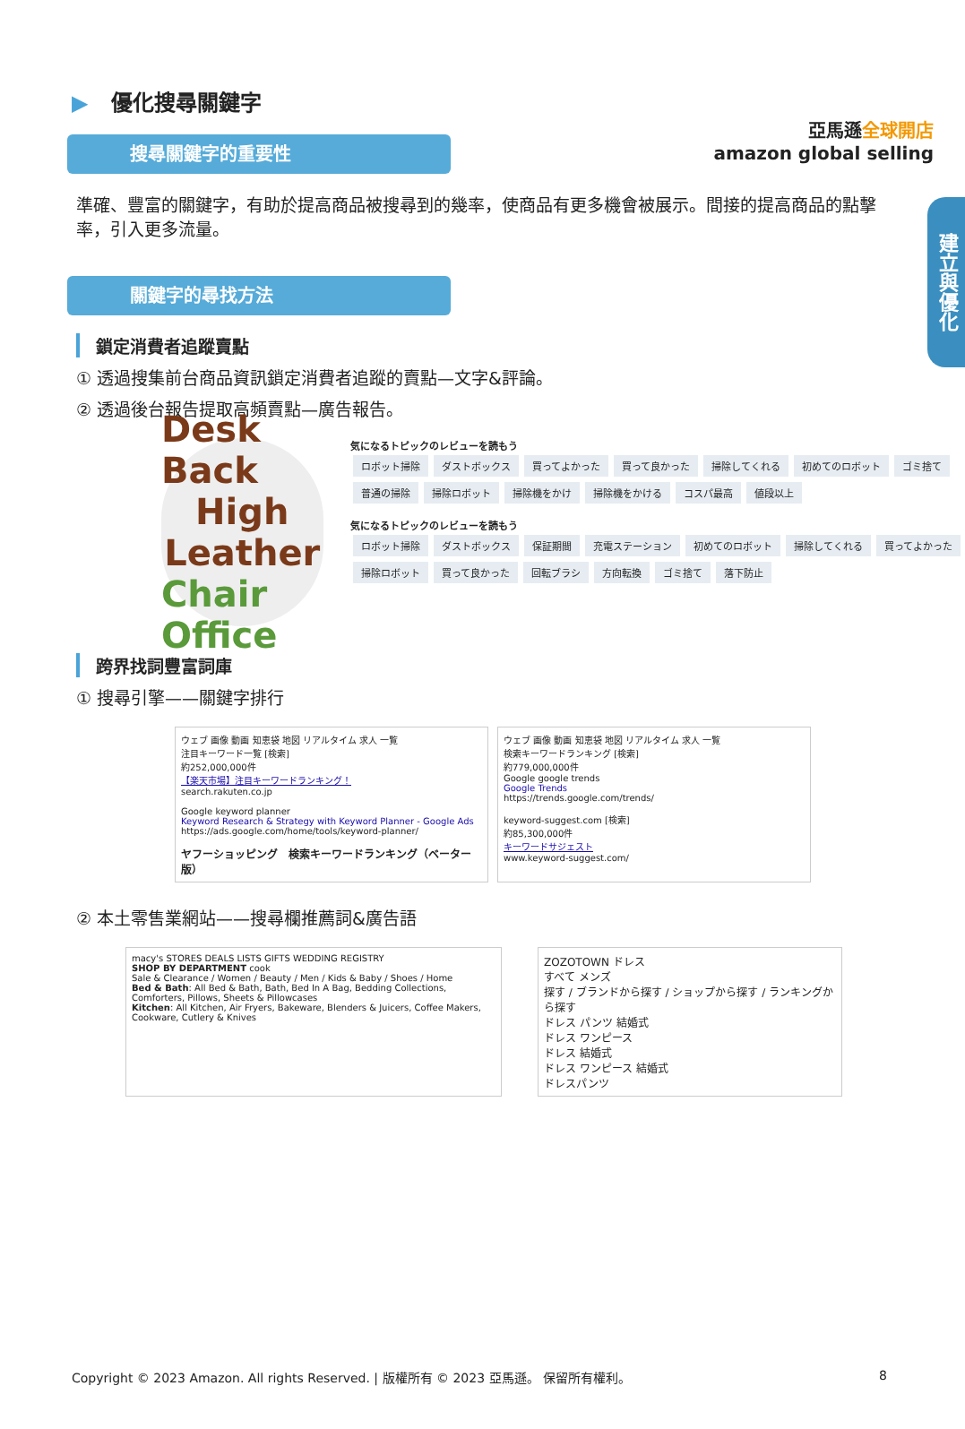亞馬遜全球開店
amazon global selling
建立與優化
▶ 優化搜尋關鍵字
搜尋關鍵字的重要性
準確、豐富的關鍵字，有助於提高商品被搜尋到的幾率，使商品有更多機會被展示。間接的提高商品的點擊率，引入更多流量。
關鍵字的尋找方法
鎖定消費者追蹤賣點
① 透過搜集前台商品資訊鎖定消費者追蹤的賣點—文字&評論。
② 透過後台報告提取高頻賣點—廣告報告。
Desk Back
High
Leather
Chair Office
気になるトピックのレビューを読もう
ロボット掃除 ダストボックス 買ってよかった 買って良かった 掃除してくれる 初めてのロボット ゴミ捨て 普通の掃除 掃除ロボット 掃除機をかけ 掃除機をかける コスパ最高 値段以上
気になるトピックのレビューを読もう
ロボット掃除 ダストボックス 保証期間 充電ステーション 初めてのロボット 掃除してくれる 買ってよかった 掃除ロボット 買って良かった 回転ブラシ 方向転換 ゴミ捨て 落下防止
跨界找詞豐富詞庫
① 搜尋引擎——關鍵字排行
ウェブ 画像 動画 知恵袋 地図 リアルタイム 求人 一覧
注目キーワード一覧 [検索]
約252,000,000件
【楽天市場】注目キーワードランキング！
search.rakuten.co.jp
Google keyword planner
Keyword Research & Strategy with Keyword Planner - Google Ads
https://ads.google.com/home/tools/keyword-planner/
ヤフーショッピング　検索キーワードランキング（ベーター版）
ウェブ 画像 動画 知恵袋 地図 リアルタイム 求人 一覧
検索キーワードランキング [検索]
約779,000,000件
Google google trends
Google Trends
https://trends.google.com/trends/
keyword-suggest.com [検索]
約85,300,000件
キーワードサジェスト
www.keyword-suggest.com/
② 本土零售業網站——搜尋欄推薦詞&廣告語
macy's STORES DEALS LISTS GIFTS WEDDING REGISTRY
SHOP BY DEPARTMENT cook
Sale & Clearance / Women / Beauty / Men / Kids & Baby / Shoes / Home
Bed & Bath: All Bed & Bath, Bath, Bed In A Bag, Bedding Collections, Comforters, Pillows, Sheets & Pillowcases
Kitchen: All Kitchen, Air Fryers, Bakeware, Blenders & Juicers, Coffee Makers, Cookware, Cutlery & Knives
ZOZOTOWN ドレス
すべて メンズ
探す / ブランドから探す / ショップから探す / ランキングから探す
ドレス パンツ 結婚式
ドレス ワンピース
ドレス 結婚式
ドレス ワンピース 結婚式
ドレスパンツ
Copyright © 2023 Amazon. All rights Reserved. | 版權所有 © 2023 亞馬遜。 保留所有權利。 8